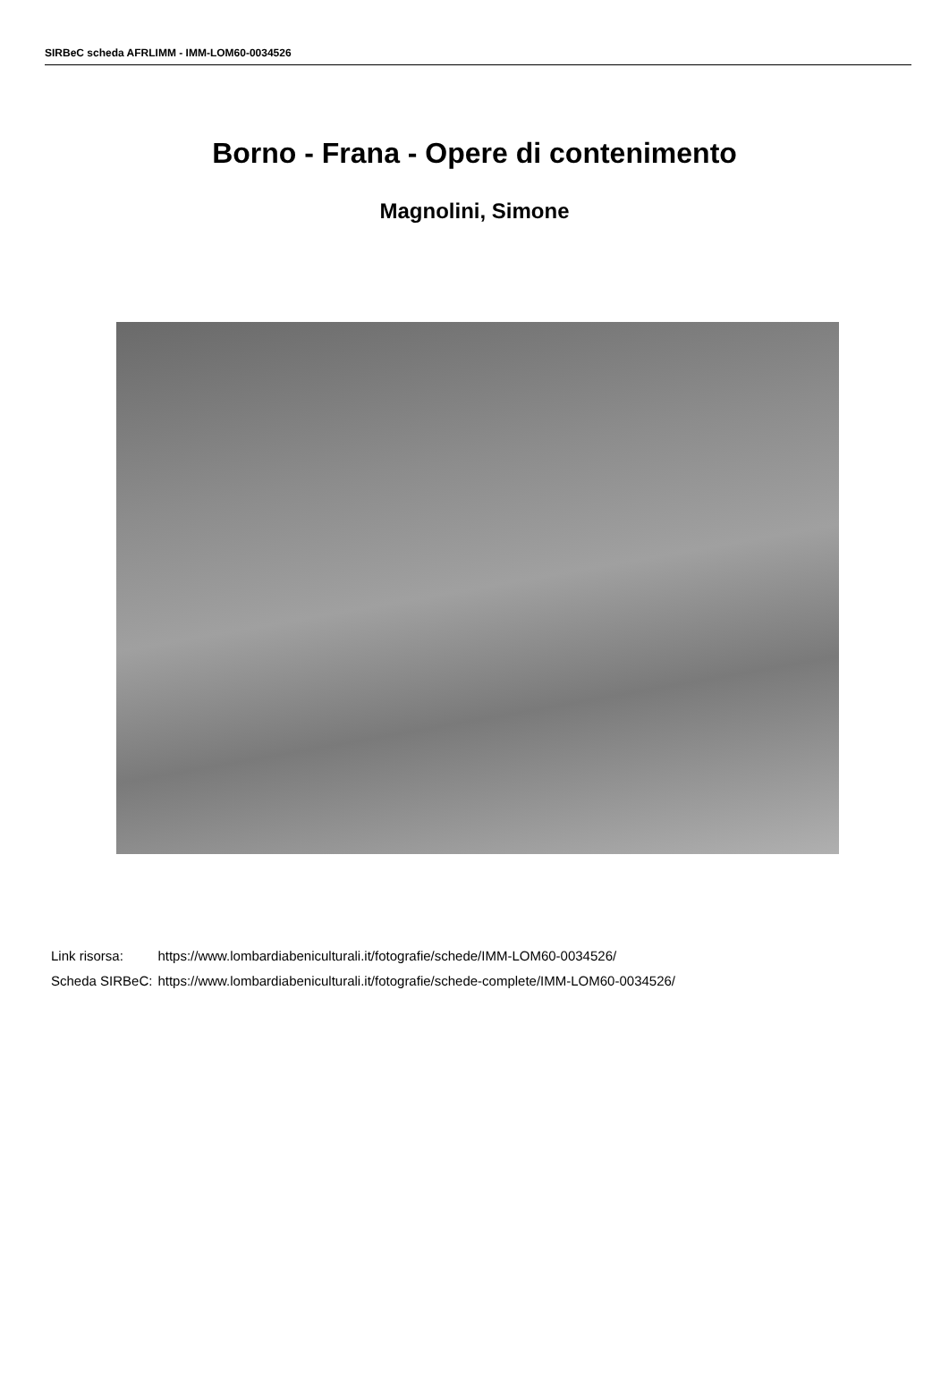SIRBeC scheda AFRLIMM - IMM-LOM60-0034526
Borno - Frana - Opere di contenimento
Magnolini, Simone
| Link risorsa: | https://www.lombardiabeniculturali.it/fotografie/schede/IMM-LOM60-0034526/ |
| Scheda SIRBeC: | https://www.lombardiabeniculturali.it/fotografie/schede-complete/IMM-LOM60-0034526/ |